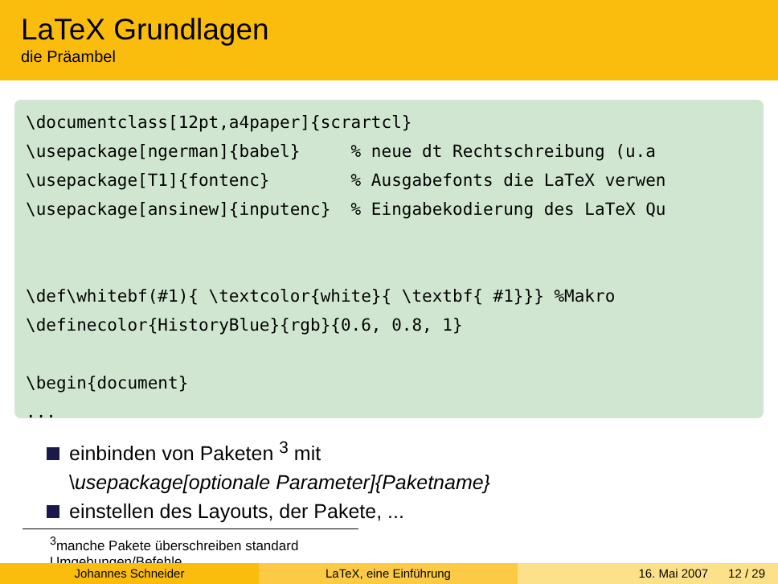LaTeX Grundlagen
die Präambel
\documentclass[12pt,a4paper]{scrartcl} \usepackage[ngerman]{babel} % neue dt Rechtschreibung (u.a \usepackage[T1]{fontenc} % Ausgabefonts die LaTeX verwen \usepackage[ansinew]{inputenc} % Eingabekodierung des LaTeX Qu \def\whitebf(#1){ \textcolor{white}{ \textbf{ #1}}} %Makro \definecolor{HistoryBlue}{rgb}{0.6, 0.8, 1} \begin{document} ...
einbinden von Paketen <sup>3</sup> mit
\usepackage[optionale Parameter]{Paketname}
einstellen des Layouts, der Pakete, ...
<sup>3</sup> manche Pakete überschreiben standard Umgebungen/Befehle
Johannes Schneider LaTeX, eine Einführung 16. Mai 2007 12 / 29